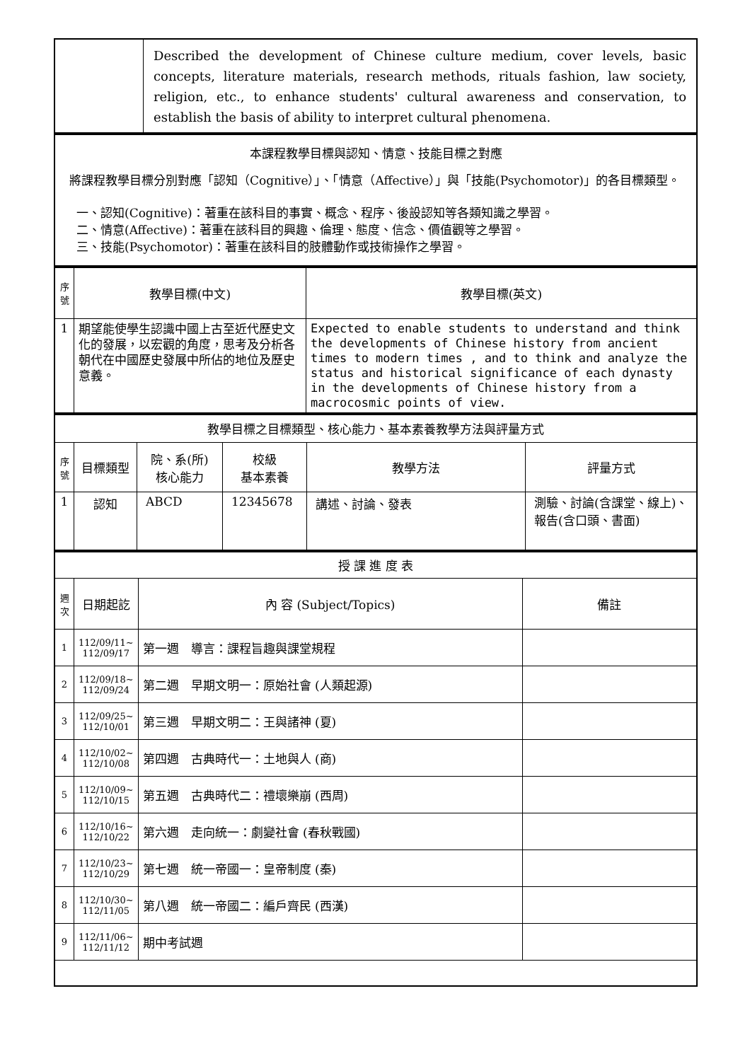| | Described the development of Chinese culture medium, cover levels, basic concepts, literature materials, research methods, rituals fashion, law society, religion, etc., to enhance students' cultural awareness and conservation, to establish the basis of ability to interpret cultural phenomena. |
| 本課程教學目標與認知、情意、技能目標之對應 將課程教學目標分別對應「認知（Cognitive）」、「情意（Affective）」與「技能(Psychomotor)」的各目標類型。 一、認知(Cognitive)：著重在該科目的事實、概念、程序、後設認知等各類知識之學習。 二、情意(Affective)：著重在該科目的興趣、倫理、態度、信念、價值觀等之學習。 三、技能(Psychomotor)：著重在該科目的肢體動作或技術操作之學習。 |
| 序號 | 教學目標(中文) | 教學目標(英文) |
| 1 | 期望能使學生認識中國上古至近代歷史文化的發展，以宏觀的角度，思考及分析各朝代在中國歷史發展中所佔的地位及歷史意義。 | Expected to enable students to understand and think the developments of Chinese history from ancient times to modern times , and to think and analyze the status and historical significance of each dynasty in the developments of Chinese history from a macrocosmic points of view. |
| 教學目標之目標類型、核心能力、基本素養教學方法與評量方式 | | | | | |
| 序號 | 目標類型 | 院、系(所) 核心能力 | 校級 基本素養 | 教學方法 | 評量方式 |
| 1 | 認知 | ABCD | 12345678 | 講述、討論、發表 | 測驗、討論(含課堂、線上)、報告(含口頭、書面) |
| 授 課 進 度 表 | | | |
| 週次 | 日期起訖 | 內 容 (Subject/Topics) | 備註 |
| 1 | 112/09/11~ 112/09/17 | 第一週 導言：課程旨趣與課堂規程 | |
| 2 | 112/09/18~ 112/09/24 | 第二週 早期文明一：原始社會 (人類起源) | |
| 3 | 112/09/25~ 112/10/01 | 第三週 早期文明二：王與諸神 (夏) | |
| 4 | 112/10/02~ 112/10/08 | 第四週 古典時代一：土地與人 (商) | |
| 5 | 112/10/09~ 112/10/15 | 第五週 古典時代二：禮壞樂崩 (西周) | |
| 6 | 112/10/16~ 112/10/22 | 第六週 走向統一：劇變社會 (春秋戰國) | |
| 7 | 112/10/23~ 112/10/29 | 第七週 統一帝國一：皇帝制度 (秦) | |
| 8 | 112/10/30~ 112/11/05 | 第八週 統一帝國二：編戶齊民 (西漢) | |
| 9 | 112/11/06~ 112/11/12 | 期中考試週 | |